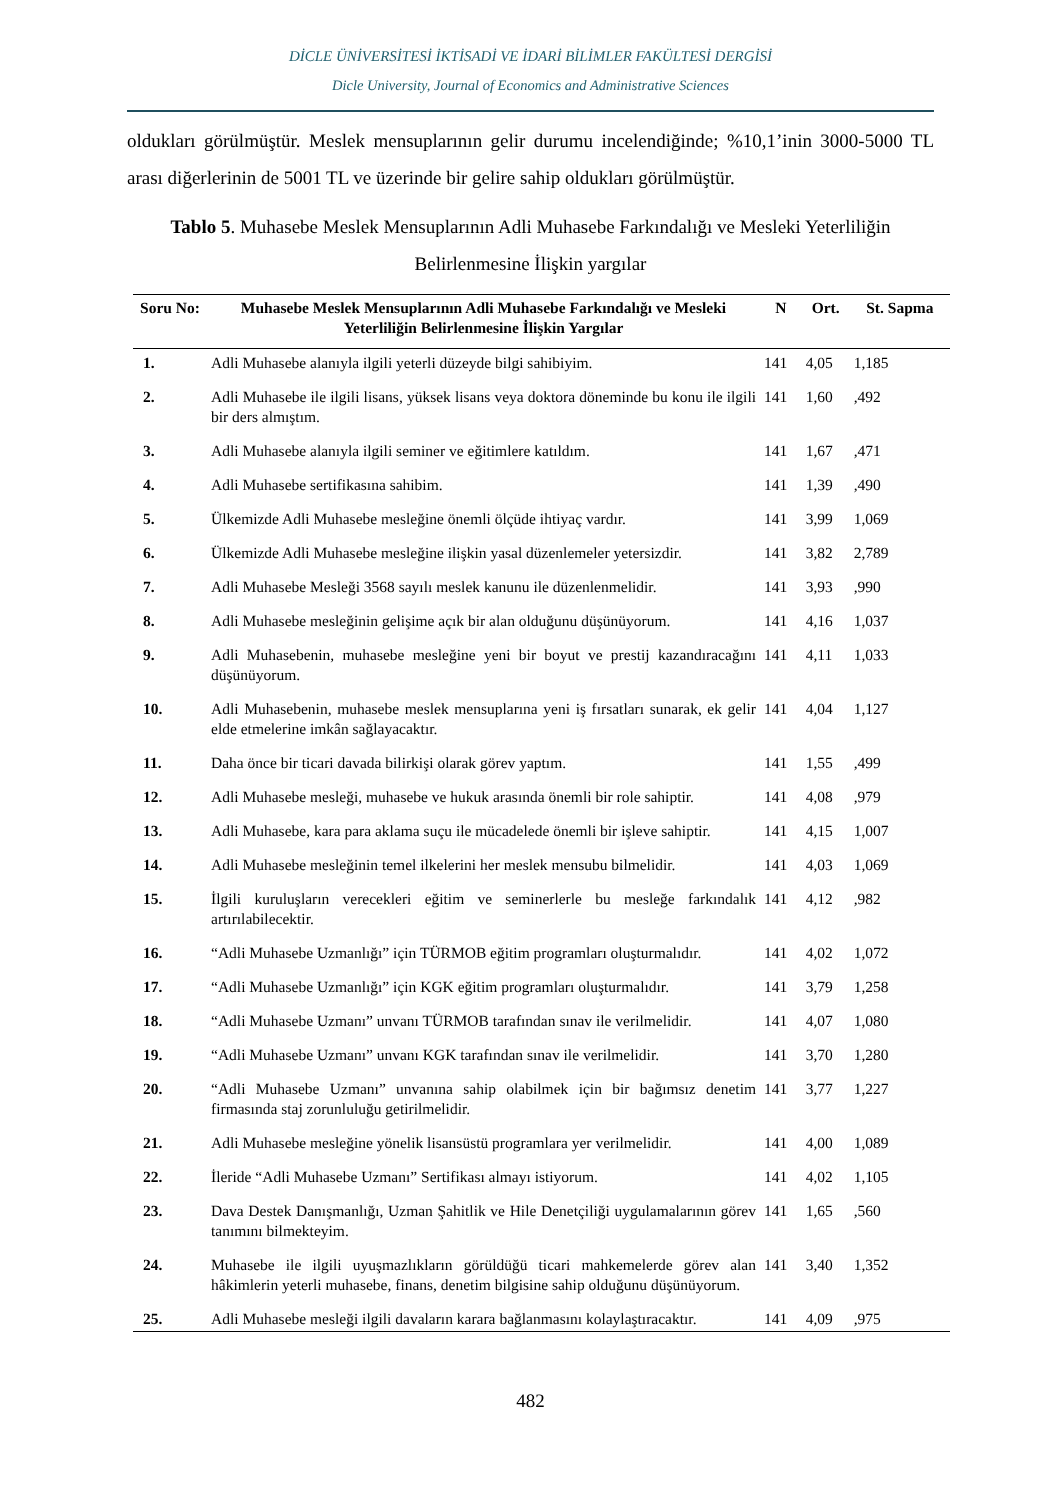DİCLE ÜNİVERSİTESİ İKTİSADİ VE İDARİ BİLİMLER FAKÜLTESİ DERGİSİ
Dicle University, Journal of Economics and Administrative Sciences
oldukları görülmüştür. Meslek mensuplarının gelir durumu incelendiğinde; %10,1’inin 3000-5000 TL arası diğerlerinin de 5001 TL ve üzerinde bir gelire sahip oldukları görülmüştür.
Tablo 5. Muhasebe Meslek Mensuplarının Adli Muhasebe Farkındalığı ve Mesleki Yeterliliğin Belirlenmesine İlişkin yargılar
| Soru No: | Muhasebe Meslek Mensuplarının Adli Muhasebe Farkındalığı ve Mesleki Yeterliliğin Belirlenmesine İlişkin Yargılar | N | Ort. | St. Sapma |
| --- | --- | --- | --- | --- |
| 1. | Adli Muhasebe alanıyla ilgili yeterli düzeyde bilgi sahibiyim. | 141 | 4,05 | 1,185 |
| 2. | Adli Muhasebe ile ilgili lisans, yüksek lisans veya doktora döneminde bu konu ile ilgili bir ders almıştım. | 141 | 1,60 | ,492 |
| 3. | Adli Muhasebe alanıyla ilgili seminer ve eğitimlere katıldım. | 141 | 1,67 | ,471 |
| 4. | Adli Muhasebe sertifikasına sahibim. | 141 | 1,39 | ,490 |
| 5. | Ülkemizde Adli Muhasebe mesleğine önemli ölçüde ihtiyaç vardır. | 141 | 3,99 | 1,069 |
| 6. | Ülkemizde Adli Muhasebe mesleğine ilişkin yasal düzenlemeler yetersizdir. | 141 | 3,82 | 2,789 |
| 7. | Adli Muhasebe Mesleği 3568 sayılı meslek kanunu ile düzenlenmelidir. | 141 | 3,93 | ,990 |
| 8. | Adli Muhasebe mesleğinin gelişime açık bir alan olduğunu düşünüyorum. | 141 | 4,16 | 1,037 |
| 9. | Adli Muhasebenin, muhasebe mesleğine yeni bir boyut ve prestij kazandıracağını düşünüyorum. | 141 | 4,11 | 1,033 |
| 10. | Adli Muhasebenin, muhasebe meslek mensuplarına yeni iş fırsatları sunarak, ek gelir elde etmelerine imkân sağlayacaktır. | 141 | 4,04 | 1,127 |
| 11. | Daha önce bir ticari davada bilirkişi olarak görev yaptım. | 141 | 1,55 | ,499 |
| 12. | Adli Muhasebe mesleği, muhasebe ve hukuk arasında önemli bir role sahiptir. | 141 | 4,08 | ,979 |
| 13. | Adli Muhasebe, kara para aklama suçu ile mücadelede önemli bir işleve sahiptir. | 141 | 4,15 | 1,007 |
| 14. | Adli Muhasebe mesleğinin temel ilkelerini her meslek mensubu bilmelidir. | 141 | 4,03 | 1,069 |
| 15. | İlgili kuruluşların verecekleri eğitim ve seminerlerle bu mesleğe farkındalık artırılabilecektir. | 141 | 4,12 | ,982 |
| 16. | “Adli Muhasebe Uzmanlığı” için TÜRMOB eğitim programları oluşturmalıdır. | 141 | 4,02 | 1,072 |
| 17. | “Adli Muhasebe Uzmanlığı” için KGK eğitim programları oluşturmalıdır. | 141 | 3,79 | 1,258 |
| 18. | “Adli Muhasebe Uzmanı” unvanı TÜRMOB tarafından sınav ile verilmelidir. | 141 | 4,07 | 1,080 |
| 19. | “Adli Muhasebe Uzmanı” unvanı KGK tarafından sınav ile verilmelidir. | 141 | 3,70 | 1,280 |
| 20. | “Adli Muhasebe Uzmanı” unvanına sahip olabilmek için bir bağımsız denetim firmasında staj zorunluluğu getirilmelidir. | 141 | 3,77 | 1,227 |
| 21. | Adli Muhasebe mesleğine yönelik lisansüstü programlara yer verilmelidir. | 141 | 4,00 | 1,089 |
| 22. | İleride “Adli Muhasebe Uzmanı” Sertifikası almayı istiyorum. | 141 | 4,02 | 1,105 |
| 23. | Dava Destek Danışmanlığı, Uzman Şahitlik ve Hile Denetçiliği uygulamalarının görev tanımını bilmekteyim. | 141 | 1,65 | ,560 |
| 24. | Muhasebe ile ilgili uyuşmazlıkların görüldüğü ticari mahkemelerde görev alan hâkimlerin yeterli muhasebe, finans, denetim bilgisine sahip olduğunu düşünüyorum. | 141 | 3,40 | 1,352 |
| 25. | Adli Muhasebe mesleği ilgili davaların karara bağlanmasını kolaylaştıracaktır. | 141 | 4,09 | ,975 |
482